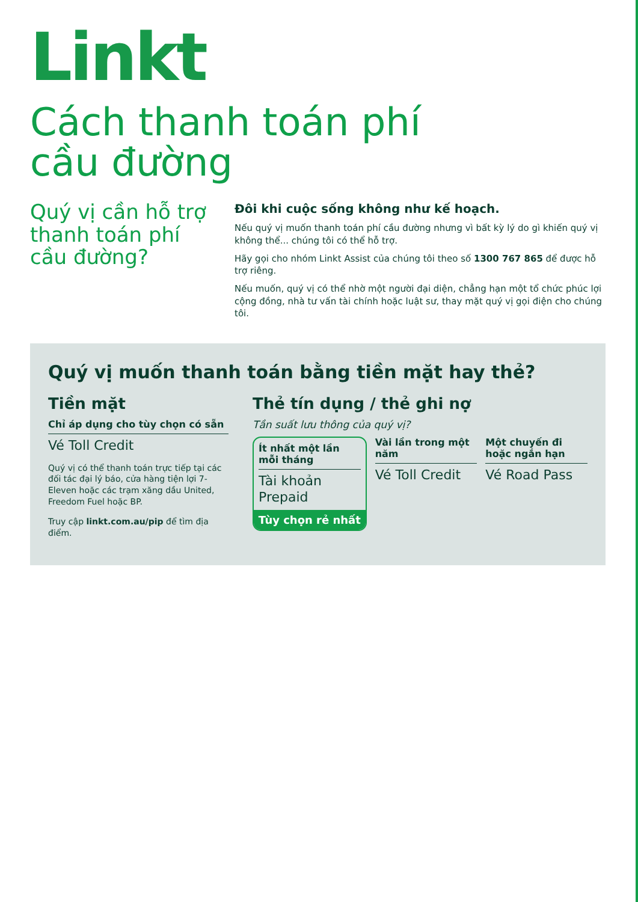Linkt
Cách thanh toán phí
cầu đường
Quý vị cần hỗ trợ thanh toán phí cầu đường?
Đôi khi cuộc sống không như kế hoạch.
Nếu quý vị muốn thanh toán phí cầu đường nhưng vì bất kỳ lý do gì khiến quý vị không thể... chúng tôi có thể hỗ trợ.
Hãy gọi cho nhóm Linkt Assist của chúng tôi theo số 1300 767 865 để được hỗ trợ riêng.
Nếu muốn, quý vị có thể nhờ một người đại diện, chẳng hạn một tổ chức phúc lợi cộng đồng, nhà tư vấn tài chính hoặc luật sư, thay mặt quý vị gọi điện cho chúng tôi.
Quý vị muốn thanh toán bằng tiền mặt hay thẻ?
Tiền mặt
Chỉ áp dụng cho tùy chọn có sẵn
Vé Toll Credit
Quý vị có thể thanh toán trực tiếp tại các đối tác đại lý báo, cửa hàng tiện lợi 7-Eleven hoặc các trạm xăng dầu United, Freedom Fuel hoặc BP.
Truy cập linkt.com.au/pip để tìm địa điểm.
Thẻ tín dụng / thẻ ghi nợ
Tần suất lưu thông của quý vị?
Ít nhất một lần mỗi tháng
Tài khoản Prepaid
Tùy chọn rẻ nhất
Vài lần trong một năm
Vé Toll Credit
Một chuyến đi hoặc ngắn hạn
Vé Road Pass